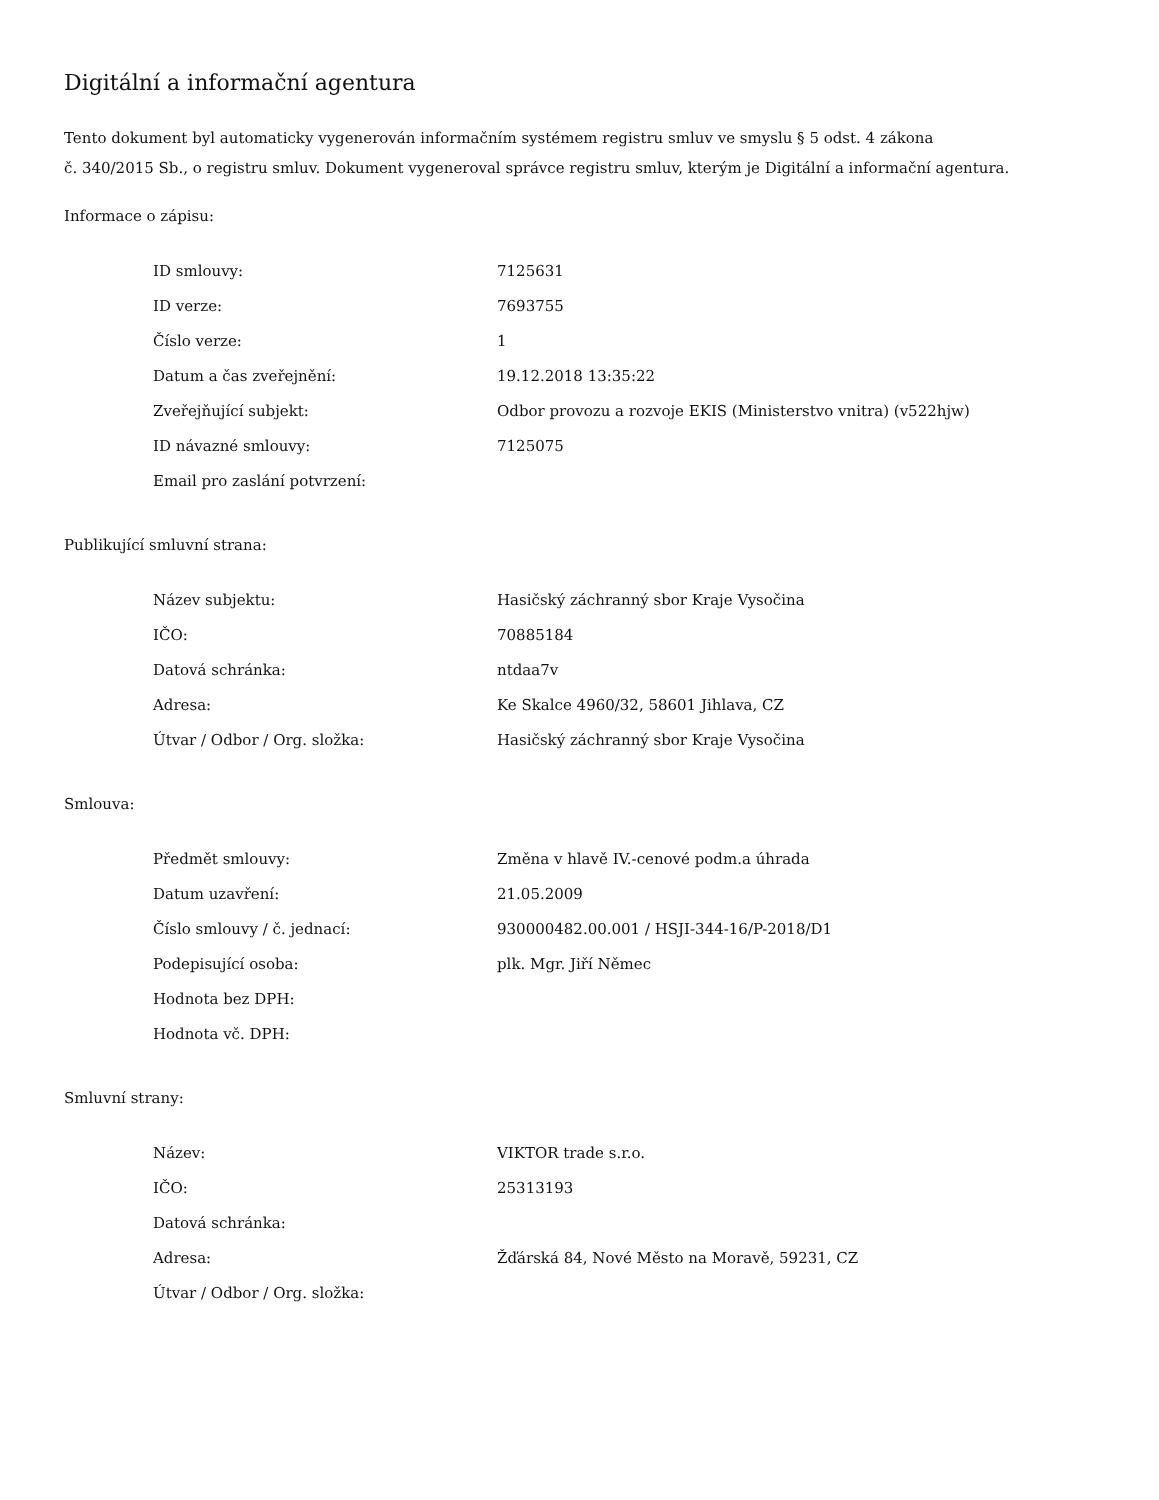Digitální a informační agentura
Tento dokument byl automaticky vygenerován informačním systémem registru smluv ve smyslu § 5 odst. 4 zákona
č. 340/2015 Sb., o registru smluv. Dokument vygeneroval správce registru smluv, kterým je Digitální a informační agentura.
Informace o zápisu:
| ID smlouvy: | 7125631 |
| ID verze: | 7693755 |
| Číslo verze: | 1 |
| Datum a čas zveřejnění: | 19.12.2018 13:35:22 |
| Zveřejňující subjekt: | Odbor provozu a rozvoje EKIS (Ministerstvo vnitra) (v522hjw) |
| ID návazné smlouvy: | 7125075 |
| Email pro zaslání potvrzení: | |
Publikující smluvní strana:
| Název subjektu: | Hasičský záchranný sbor Kraje Vysočina |
| IČO: | 70885184 |
| Datová schránka: | ntdaa7v |
| Adresa: | Ke Skalce 4960/32, 58601 Jihlava, CZ |
| Útvar / Odbor / Org. složka: | Hasičský záchranný sbor Kraje Vysočina |
Smlouva:
| Předmět smlouvy: | Změna v hlavě IV.-cenové podm.a úhrada |
| Datum uzavření: | 21.05.2009 |
| Číslo smlouvy / č. jednací: | 930000482.00.001 / HSJI-344-16/P-2018/D1 |
| Podepisující osoba: | plk. Mgr. Jiří Němec |
| Hodnota bez DPH: | |
| Hodnota vč. DPH: | |
Smluvní strany:
| Název: | VIKTOR trade s.r.o. |
| IČO: | 25313193 |
| Datová schránka: | |
| Adresa: | Žďárská 84, Nové Město na Moravě, 59231, CZ |
| Útvar / Odbor / Org. složka: | |